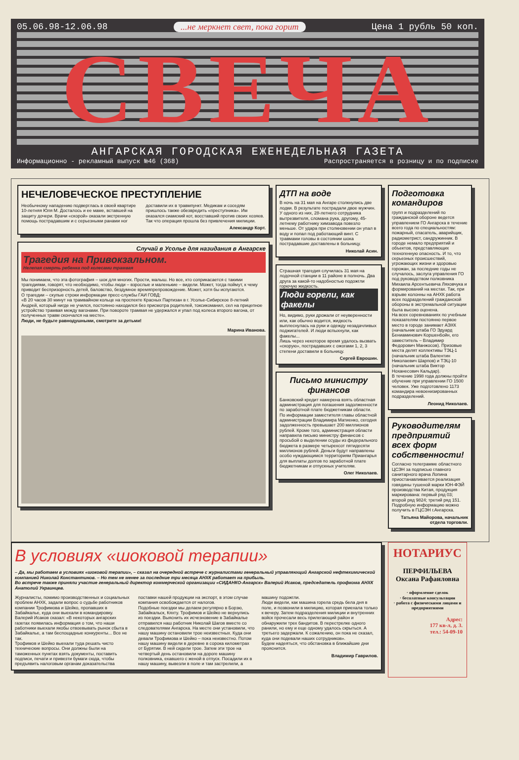05.06.98-12.06.98...не меркнет свет, пока горит Цена 1 рубль 50 коп.
СВЕЧА
АНГАРСКАЯ ГОРОДСКАЯ ЕЖЕНЕДЕЛЬНАЯ ГАЗЕТА
Информационно - рекламный выпуск №46 (368) Распространяется в розницу и по подписке
НЕЧЕЛОВЕЧЕСКОЕ ПРЕСТУПЛЕНИЕ
Необычному нападению подверглась в своей квартире 10-летняя Юля М. Досталось и ее маме, вставшей на защиту дочери. Врачи «скорой» оказали экстренную помощь пострадавшим и с серьезными ранами ног доставили их в травмпункт. Медикам и соседям пришлось также обезвредить «преступника». Им оказался сиамский кот, восставший против своих хозяев. Так что операция прошла без привлечения милиции.
Александр Корт.
Случай в Усолье для назидания в Ангарске
Трагедия на Привокзальном.
Нелепая смерть ребенка под колесами трамвая
Мы понимаем, что эта фотография – шок для многих. Прости, малыш. Но все, кто соприкасается с такими трагедиями, говорят, что необходимо, чтобы люди – взрослые и маленькие – видели. Может, тогда поймут, к чему приводит беспризорность детей, баловство, бездумное времяпрепровождение. Может, хотя бы испугаются.
О трагедии – скупые строки информации пресс-службы ГАИ ГОВД:
«В 20 часов 30 минут на трамвайном кольце на проспекте Красных Партизан в г. Усолье-Сибирское 8-летний Андрей, который нигде не учился, постоянно находился без присмотра родителей, токсикоманил, сел на прицепное устройство трамвая между вагонами. При повороте трамвая не удержался и упал под колеса второго вагона, от полученных травм скончался на месте».
Люди, не будьте равнодушными, смотрите за детьми!
Марина Иванова.
ДТП на воде
В ночь на 31 мая на Ангаре столкнулись две лодки. В результате пострадали двое мужчин. У одного из них, 28-летнего сотрудника вытрезвителя, сломана рука, другому, 45-летнему работнику химзавода повезло меньше. От удара при столкновении он упал в воду и попал под работающий винт. С травмами головы в состоянии шока пострадавшие доставлены в больницу.
Николай Асин.
Страшная трагедия случилась 31 мая на лодочной станции в 11 районе в полночь. Два друга за какой-то надобностью подожгли горючую жидкость.
Люди горели, как факелы
Но, видимо, руки дрожали от неуверенности или, как обычно водится, жидкость выплеснулась на руки и одежду незадачливых поджигателей. И люди вспыхнули, как факелы...
Лишь через некоторое время удалось вызвать «скорую», пострадавших с ожогами 1, 2, 3 степени доставили в больницу.
Сергей Еврошин.
Письмо министру финансов
Банковский кредит намерена взять областная администрация для погашения задолженности по заработной плате бюджетникам области. По информации заместителя главы областной администрации Владимира Матиенко, сегодня задолженность превышает 200 миллионов рублей. Кроме того, администрация области направила письмо министру финансов с просьбой о выделении ссуды из федерального бюджета в размере четырехсот пятидесяти миллионов рублей. Деньги будут направлены особо нуждающимся территориям Приангарья для выплаты долгов по заработной плате бюджетникам и отпускных учителям.
Олег Николаев.
Подготовка командиров
групп и подразделений по гражданской обороне ведется управлением ГО Ангарска в течение всего года по специальностям: пожарный, спасатель, аварийщик, радиометрист, сандружинник. В городе немало предприятий и объектов, представляющих техногенную опасность. И то, что серьезных происшествий, угрожающих жизни и здоровью горожан, за последние годы не случалось, заслуга управления ГО под руководством полковника Михаила Арсентьевича Ляховчука и формирований на местах. Так, при взрыве колонны на АНХК работа всех подразделений гражданской обороны в экстремальной ситуации была высоко оценена.
На всех соревнованиях по учебным показателям постоянно первое место в городе занимает АЭХК (начальник штаба ГО Эдуард Бениаминович Коршенбойн, его заместитель – Владимир Федорович Манжосов). Призовые места делят коллективы ТЭЦ-1 (начальник штаба Валентин Николаевич Шарпов) и ТЭЦ-10 (начальник штаба Виктор Ноханесович Кальдар).
В течение 1998 года должны пройти обучение при управлении ГО 1500 человек. Уже подготовлено 1173 командира невоенизированных подразделений.
Леонид Николаев.
Руководителям предприятий всех форм собственности!
Согласно телеграмме областного ЦСЭН за подписью главного санитарного врача Лопина приостанавливается реализация говядины тушеной марки ЮН-ФЭЙ производства Китая, продукция маркирована: первый ряд 03; второй ряд 9824; третий ряд 151.
Подробную информацию можно получить в ГЦСЭН г.Ангарска.
Татьяна Майорова, начальник отдела торговли.
В условиях «шоковой терапии»
– Да, мы работаем в условиях «шоковой терапии», – сказал на очередной встрече с журналистами генеральный управляющий Ангарской нефтехимической компанией Николай Константинов. – Но тем не менее за последние три месяца АНХК работает на прибыль.
Во встрече также приняли участие генеральный директор коммерческой организации «СИДАНКО-Ангарск» Валерий Исаков, председатель профкома АНХК Анатолий Украинцев.
Журналисты, помимо производственных и социальных проблем АНХК, задали вопрос о судьбе работников компании Трофимова и Шейко, пропавших в Забайкалье, куда они выехали в командировку.
Валерий Исаков сказал: «В некоторых ангарских газетах появилась информация о том, что наши работники выехали якобы отвоевывать рынок сбыта в Забайкалье, а там беспощадные конкуренты... Все не так.
Трофимов и Шейко выехали туда решать чисто технические вопросы. Они должны были на таможенных пунктах взять документы, поставить подписи, печати и привезти бумаги сюда, чтобы предъявить налоговым органам доказательства поставки нашей продукции на экспорт, в этом случае компания освобождается от налогов.
Подобные поездки мы делаем регулярно в Борзю, Забайкальск, Кяхту. Трофимов и Шейко не вернулись из поездки. Выяснить их исчезновение в Забайкалье отправился наш работник Николай Шагов вместе со следователями Ангарска. На месте они установили, что нашу машину остановили трое неизвестных. Куда они девали Трофимова и Шейко – пока неизвестно. Потом нашу машину видели в деревне в сорока километрах от Бурятии. В ней сидели трое. Затем эти трое на четвертый день остановили на дороге машину полковника, ехавшего с женой в отпуск. Посадили их в нашу машину, вывезли в поле и там застрелили, а машину подожгли.
Люди видели, как машина горела средь бела дня в поле, и позвонили в милицию, которая приехала только к вечеру. Затем подразделения милиции и внутренних войск прочесали весь прилегающий район и обнаружили трех бандитов. В перестрелке одного ранили, но ему и еще одному удалось скрыться. А третьего задержали. К сожалению, он пока не сказал, куда они подевали наших сотрудников».
Будем надеяться, что обстановка в ближайшие дни прояснится.
Владимир Гаврилов.
НОТАРИУС
ПЕРФИЛЬЕВА Оксана Рафаиловна
· оформление сделок
· бесплатные консультации
· работа с физическими лицами и предприятиями
Адрес:
177 кв-л, д. 3.
тел.: 54-09-10